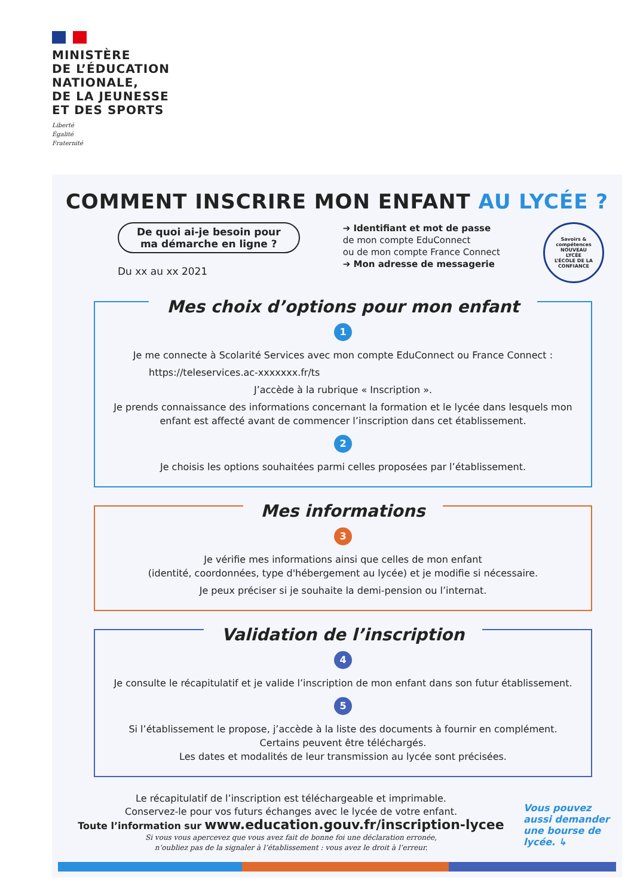MINISTÈRE
DE L’ÉDUCATION
NATIONALE,
DE LA JEUNESSE
ET DES SPORTS
Liberté
Égalité
Fraternité
COMMENT INSCRIRE MON ENFANT AU LYCÉE ?
De quoi ai-je besoin pour
ma démarche en ligne ?
Du xx au xx 2021
➔ Identifiant et mot de passe
de mon compte EduConnect
ou de mon compte France Connect
➔ Mon adresse de messagerie
Savoirs & compétences
NOUVEAU
LYCÉE
L’ÉCOLE DE LA CONFIANCE
Mes choix d’options pour mon enfant
1
Je me connecte à Scolarité Services avec mon compte EduConnect ou France Connect :
https://teleservices.ac-xxxxxxx.fr/ts
J’accède à la rubrique « Inscription ».
Je prends connaissance des informations concernant la formation et le lycée dans lesquels mon enfant est affecté avant de commencer l’inscription dans cet établissement.
2
Je choisis les options souhaitées parmi celles proposées par l’établissement.
Mes informations
3
Je vérifie mes informations ainsi que celles de mon enfant
(identité, coordonnées, type d'hébergement au lycée) et je modifie si nécessaire.
Je peux préciser si je souhaite la demi-pension ou l’internat.
Validation de l’inscription
4
Je consulte le récapitulatif et je valide l’inscription de mon enfant dans son futur établissement.
5
Si l’établissement le propose, j’accède à la liste des documents à fournir en complément.
Certains peuvent être téléchargés.
Les dates et modalités de leur transmission au lycée sont précisées.
Le récapitulatif de l’inscription est téléchargeable et imprimable.
Conservez-le pour vos futurs échanges avec le lycée de votre enfant.
Toute l’information sur www.education.gouv.fr/inscription-lycee
Si vous vous apercevez que vous avez fait de bonne foi une déclaration erronée,
n’oubliez pas de la signaler à l’établissement : vous avez le droit à l’erreur.
Vous pouvez aussi demander une bourse de lycée. ↳